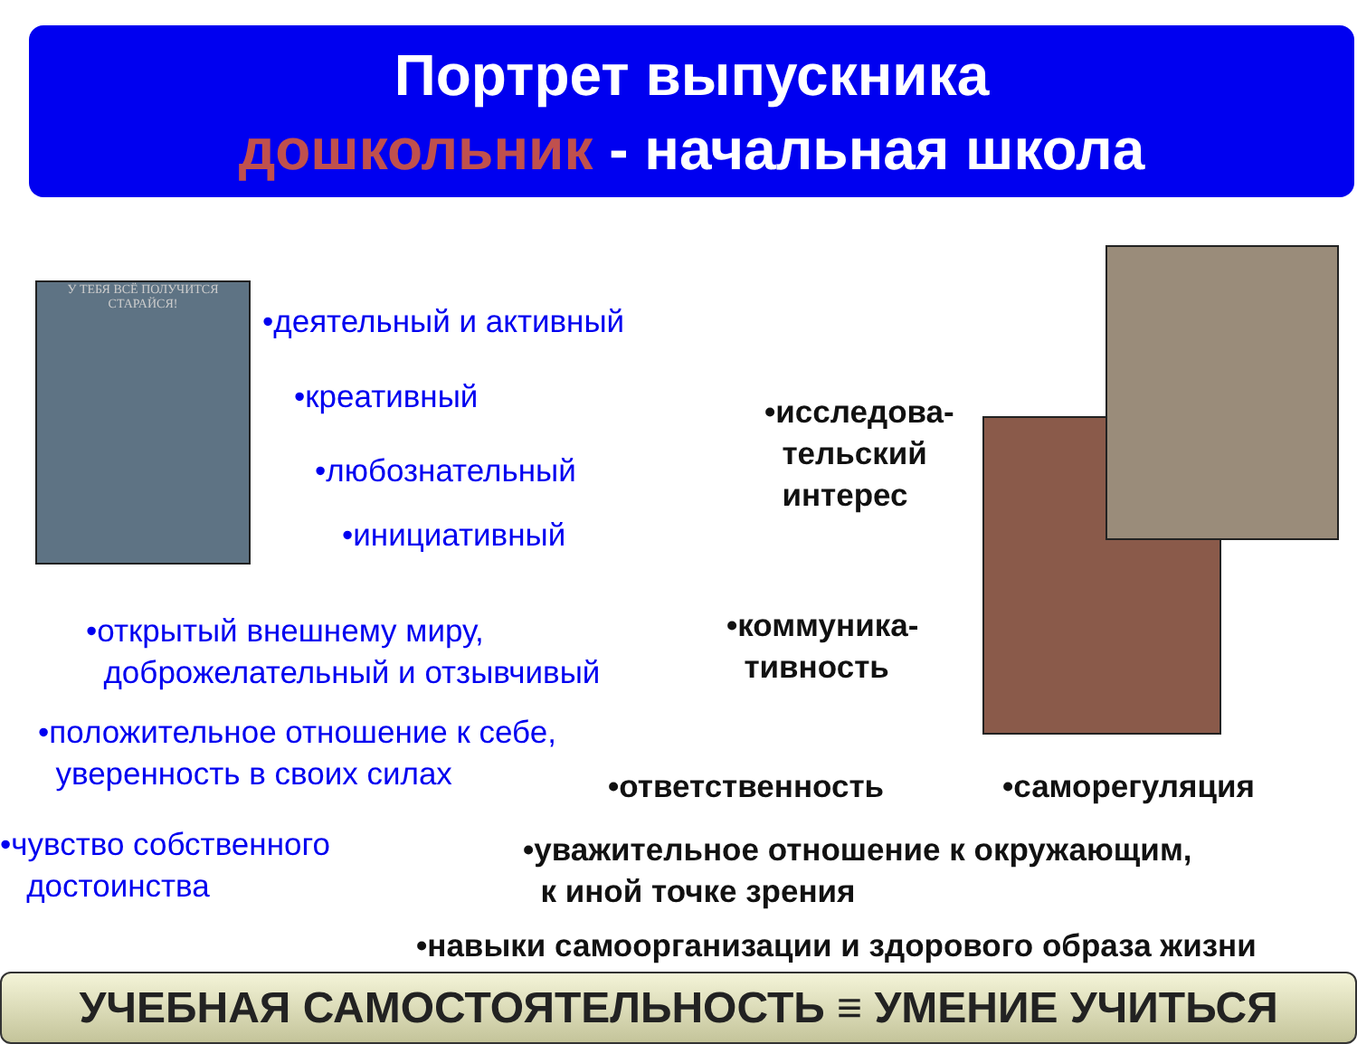Портрет выпускника
дошкольник - начальная школа
У ТЕБЯ ВСЁ ПОЛУЧИТСЯ
СТАРАЙСЯ!
•деятельный и активный
•креативный
•любознательный
•инициативный
•открытый внешнему миру,
доброжелательный и отзывчивый
•положительное отношение к себе,
уверенность в своих силах
•чувство собственного
достоинства
•исследова-
тельский
интерес
•коммуника-
тивность
•ответственность •саморегуляция
•уважительное отношение к окружающим,
к иной точке зрения
•навыки самоорганизации и здорового образа жизни
УЧЕБНАЯ САМОСТОЯТЕЛЬНОСТЬ ≡ УМЕНИЕ УЧИТЬСЯ